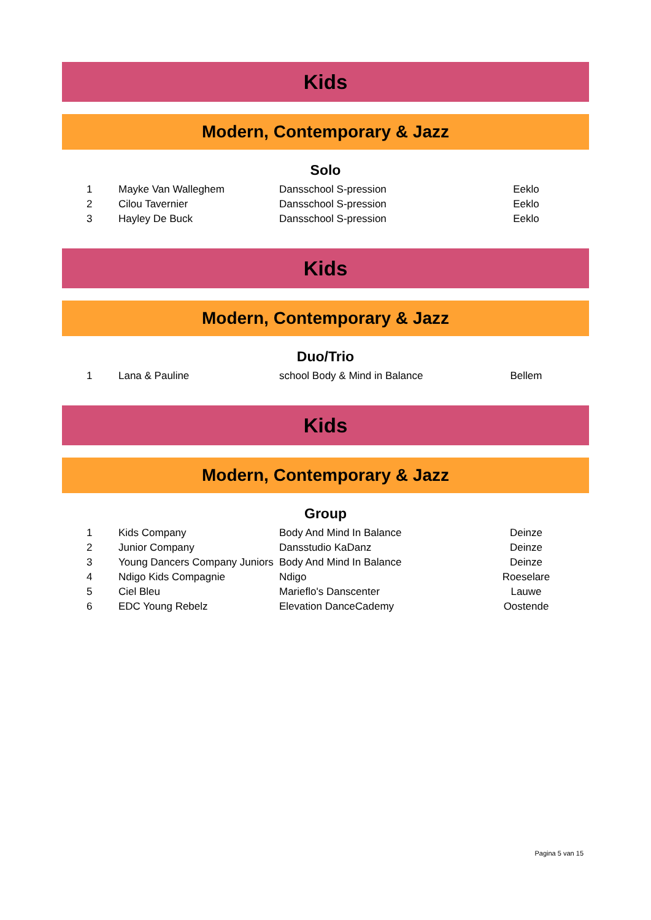Kids
Modern, Contemporary & Jazz
Solo
| 1 | Mayke Van Walleghem | Dansschool S-pression | Eeklo |
| 2 | Cilou Tavernier | Dansschool S-pression | Eeklo |
| 3 | Hayley De Buck | Dansschool S-pression | Eeklo |
Kids
Modern, Contemporary & Jazz
Duo/Trio
| 1 | Lana & Pauline | school Body & Mind in Balance | Bellem |
Kids
Modern, Contemporary & Jazz
Group
| 1 | Kids Company | Body And Mind In Balance | Deinze |
| 2 | Junior Company | Dansstudio KaDanz | Deinze |
| 3 | Young Dancers Company Juniors | Body And Mind In Balance | Deinze |
| 4 | Ndigo Kids Compagnie | Ndigo | Roeselare |
| 5 | Ciel Bleu | Marieflo's Danscenter | Lauwe |
| 6 | EDC Young Rebelz | Elevation DanceCademy | Oostende |
Pagina 5 van 15